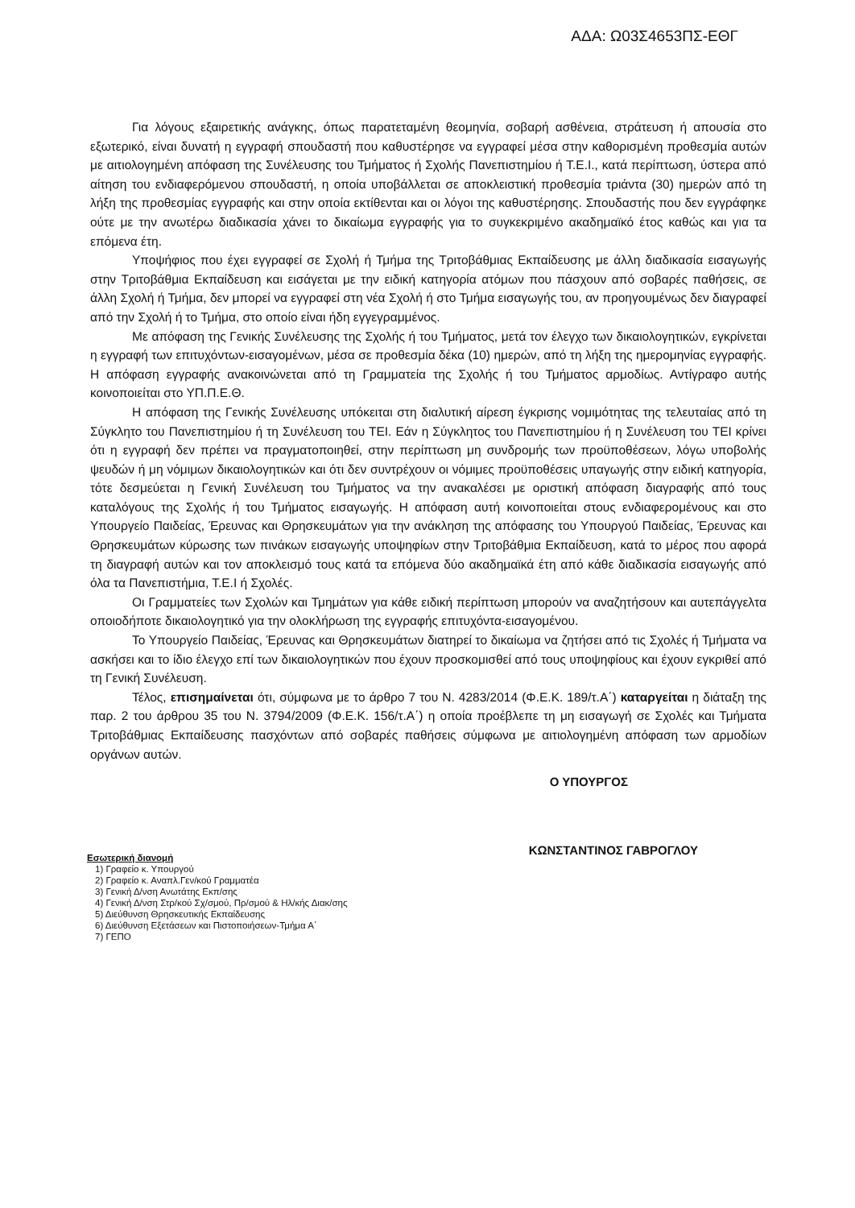ΑΔΑ: Ω03Σ4653ΠΣ-ΕΘΓ
Για λόγους εξαιρετικής ανάγκης, όπως παρατεταμένη θεομηνία, σοβαρή ασθένεια, στράτευση ή απουσία στο εξωτερικό, είναι δυνατή η εγγραφή σπουδαστή που καθυστέρησε να εγγραφεί μέσα στην καθορισμένη προθεσμία αυτών με αιτιολογημένη απόφαση της Συνέλευσης του Τμήματος ή Σχολής Πανεπιστημίου ή Τ.Ε.Ι., κατά περίπτωση, ύστερα από αίτηση του ενδιαφερόμενου σπουδαστή, η οποία υποβάλλεται σε αποκλειστική προθεσμία τριάντα (30) ημερών από τη λήξη της προθεσμίας εγγραφής και στην οποία εκτίθενται και οι λόγοι της καθυστέρησης. Σπουδαστής που δεν εγγράφηκε ούτε με την ανωτέρω διαδικασία χάνει το δικαίωμα εγγραφής για το συγκεκριμένο ακαδημαϊκό έτος καθώς και για τα επόμενα έτη.
Υποψήφιος που έχει εγγραφεί σε Σχολή ή Τμήμα της Τριτοβάθμιας Εκπαίδευσης με άλλη διαδικασία εισαγωγής στην Τριτοβάθμια Εκπαίδευση και εισάγεται με την ειδική κατηγορία ατόμων που πάσχουν από σοβαρές παθήσεις, σε άλλη Σχολή ή Τμήμα, δεν μπορεί να εγγραφεί στη νέα Σχολή ή στο Τμήμα εισαγωγής του, αν προηγουμένως δεν διαγραφεί από την Σχολή ή το Τμήμα, στο οποίο είναι ήδη εγγεγραμμένος.
Με απόφαση της Γενικής Συνέλευσης της Σχολής ή του Τμήματος, μετά τον έλεγχο των δικαιολογητικών, εγκρίνεται η εγγραφή των επιτυχόντων-εισαγομένων, μέσα σε προθεσμία δέκα (10) ημερών, από τη λήξη της ημερομηνίας εγγραφής. Η απόφαση εγγραφής ανακοινώνεται από τη Γραμματεία της Σχολής ή του Τμήματος αρμοδίως. Αντίγραφο αυτής κοινοποιείται στο ΥΠ.Π.Ε.Θ.
Η απόφαση της Γενικής Συνέλευσης υπόκειται στη διαλυτική αίρεση έγκρισης νομιμότητας της τελευταίας από τη Σύγκλητο του Πανεπιστημίου ή τη Συνέλευση του ΤΕΙ. Εάν η Σύγκλητος του Πανεπιστημίου ή η Συνέλευση του ΤΕΙ κρίνει ότι η εγγραφή δεν πρέπει να πραγματοποιηθεί, στην περίπτωση μη συνδρομής των προϋποθέσεων, λόγω υποβολής ψευδών ή μη νόμιμων δικαιολογητικών και ότι δεν συντρέχουν οι νόμιμες προϋποθέσεις υπαγωγής στην ειδική κατηγορία, τότε δεσμεύεται η Γενική Συνέλευση του Τμήματος να την ανακαλέσει με οριστική απόφαση διαγραφής από τους καταλόγους της Σχολής ή του Τμήματος εισαγωγής. Η απόφαση αυτή κοινοποιείται στους ενδιαφερομένους και στο Υπουργείο Παιδείας, Έρευνας και Θρησκευμάτων για την ανάκληση της απόφασης του Υπουργού Παιδείας, Έρευνας και Θρησκευμάτων κύρωσης των πινάκων εισαγωγής υποψηφίων στην Τριτοβάθμια Εκπαίδευση, κατά το μέρος που αφορά τη διαγραφή αυτών και τον αποκλεισμό τους κατά τα επόμενα δύο ακαδημαϊκά έτη από κάθε διαδικασία εισαγωγής από όλα τα Πανεπιστήμια, Τ.Ε.Ι ή Σχολές.
Οι Γραμματείες των Σχολών και Τμημάτων για κάθε ειδική περίπτωση μπορούν να αναζητήσουν και αυτεπάγγελτα οποιοδήποτε δικαιολογητικό για την ολοκλήρωση της εγγραφής επιτυχόντα-εισαγομένου.
Το Υπουργείο Παιδείας, Έρευνας και Θρησκευμάτων διατηρεί το δικαίωμα να ζητήσει από τις Σχολές ή Τμήματα να ασκήσει και το ίδιο έλεγχο επί των δικαιολογητικών που έχουν προσκομισθεί από τους υποψηφίους και έχουν εγκριθεί από τη Γενική Συνέλευση.
Τέλος, επισημαίνεται ότι, σύμφωνα με το άρθρο 7 του Ν. 4283/2014 (Φ.Ε.Κ. 189/τ.Α΄) καταργείται η διάταξη της παρ. 2 του άρθρου 35 του Ν. 3794/2009 (Φ.Ε.Κ. 156/τ.Α΄) η οποία προέβλεπε τη μη εισαγωγή σε Σχολές και Τμήματα Τριτοβάθμιας Εκπαίδευσης πασχόντων από σοβαρές παθήσεις σύμφωνα με αιτιολογημένη απόφαση των αρμοδίων οργάνων αυτών.
Ο ΥΠΟΥΡΓΟΣ
ΚΩΝΣΤΑΝΤΙΝΟΣ ΓΑΒΡΟΓΛΟΥ
Εσωτερική διανομή
1) Γραφείο κ. Υπουργού
2) Γραφείο κ. Αναπλ.Γεν/κού Γραμματέα
3) Γενική Δ/νση Ανωτάτης Εκπ/σης
4) Γενική Δ/νση Στρ/κού Σχ/σμού, Πρ/σμού & Ηλ/κής Διακ/σης
5) Διεύθυνση Θρησκευτικής Εκπαίδευσης
6) Διεύθυνση Εξετάσεων και Πιστοποιήσεων-Τμήμα Α΄
7) ΓΕΠΟ